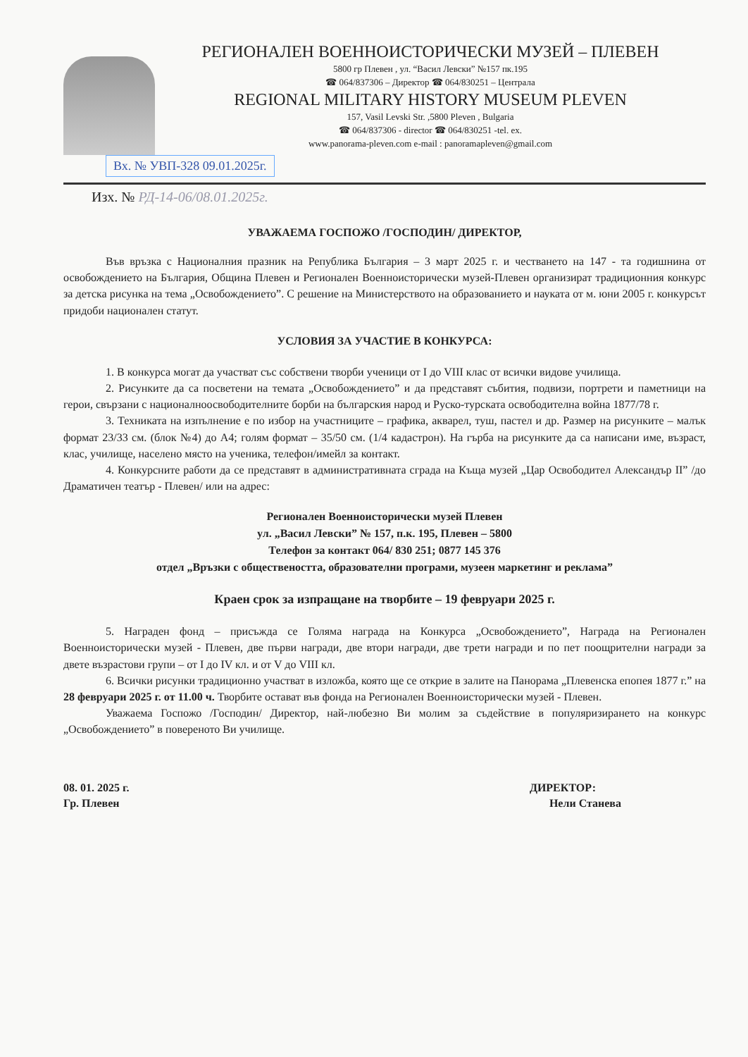РЕГИОНАЛЕН ВОЕННОИСТОРИЧЕСКИ МУЗЕЙ – ПЛЕВЕН
5800 гр Плевен , ул. “Васил Левски” №157 пк.195
☎ 064/837306 – Директор ☎ 064/830251 – Централа
REGIONAL MILITARY HISTORY MUSEUM PLEVEN
157, Vasil Levski Str. ,5800 Pleven , Bulgaria
☎ 064/837306 - director ☎ 064/830251 -tel. ex.
www.panorama-pleven.com e-mail : panoramapleven@gmail.com
Вх. № УВП-328 09.01.2025г.
Изх. № РД-14-06/08.01.2025г.
УВАЖАЕМА ГОСПОЖО /ГОСПОДИН/ ДИРЕКТОР,
Във връзка с Националния празник на Република България – 3 март 2025 г. и честването на 147 - та годишнина от освобождението на България, Община Плевен и Регионален Военноисторически музей-Плевен организират традиционния конкурс за детска рисунка на тема „Освобождението”. С решение на Министерството на образованието и науката от м. юни 2005 г. конкурсът придоби национален статут.
УСЛОВИЯ ЗА УЧАСТИЕ В КОНКУРСА:
1. В конкурса могат да участват със собствени творби ученици от I до VIII клас от всички видове училища.
2. Рисунките да са посветени на темата „Освобождението” и да представят събития, подвизи, портрети и паметници на герои, свързани с националноосвободителните борби на българския народ и Руско-турската освободителна война 1877/78 г.
3. Техниката на изпълнение е по избор на участниците – графика, акварел, туш, пастел и др. Размер на рисунките – малък формат 23/33 см. (блок №4) до А4; голям формат – 35/50 см. (1/4 кадастрон). На гърба на рисунките да са написани име, възраст, клас, училище, населено място на ученика, телефон/имейл за контакт.
4. Конкурсните работи да се представят в административната сграда на Къща музей „Цар Освободител Александър II” /до Драматичен театър - Плевен/ или на адрес:
Регионален Военноисторически музей Плевен
ул. „Васил Левски” № 157, п.к. 195, Плевен – 5800
Телефон за контакт 064/ 830 251; 0877 145 376
отдел „Връзки с обществеността, образователни програми, музеен маркетинг и реклама”
Краен срок за изпращане на творбите – 19 февруари 2025 г.
5. Награден фонд – присъжда се Голяма награда на Конкурса „Освобождението”, Награда на Регионален Военноисторически музей - Плевен, две първи награди, две втори награди, две трети награди и по пет поощрителни награди за двете възрастови групи – от I до IV кл. и от V до VIII кл.
6. Всички рисунки традиционно участват в изложба, която ще се открие в залите на Панорама „Плевенска епопея 1877 г.” на 28 февруари 2025 г. от 11.00 ч. Творбите остават във фонда на Регионален Военноисторически музей - Плевен.
Уважаема Госпожо /Господин/ Директор, най-любезно Ви молим за съдействие в популяризирането на конкурс „Освобождението” в повереното Ви училище.
08. 01. 2025 г.
Гр. Плевен
ДИРЕКТОР:
Нели Станева